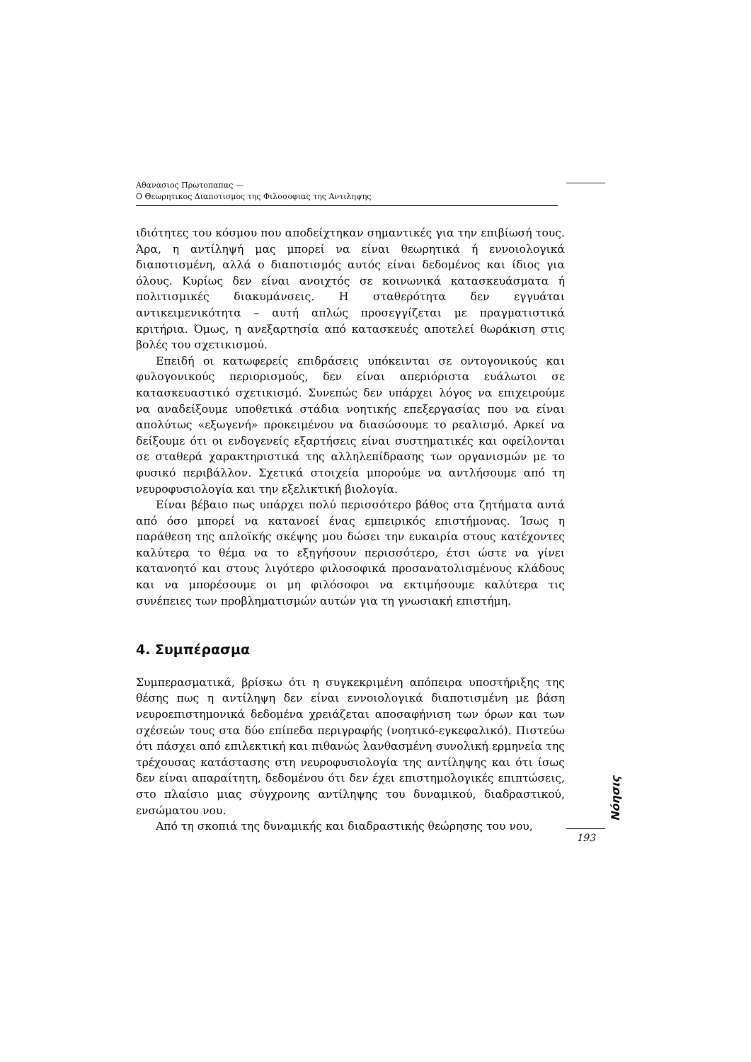Αθανασιος Πρωτοπαπας —
Ο Θεωρητικος Διαποτισμος της Φιλοσοφιας της Αντιληψης
ιδιότητες του κόσμου που αποδείχτηκαν σημαντικές για την επιβίωσή τους. Άρα, η αντίληψή μας μπορεί να είναι θεωρητικά ή εννοιολογικά διαποτισμένη, αλλά ο διαποτισμός αυτός είναι δεδομένος και ίδιος για όλους. Κυρίως δεν είναι ανοιχτός σε κοινωνικά κατασκευάσματα ή πολιτισμικές διακυμάνσεις. Η σταθερότητα δεν εγγυάται αντικειμενικότητα – αυτή απλώς προσεγγίζεται με πραγματιστικά κριτήρια. Όμως, η ανεξαρτησία από κατασκευές αποτελεί θωράκιση στις βολές του σχετικισμού.
Επειδή οι κατωφερείς επιδράσεις υπόκεινται σε οντογονικούς και φυλογονικούς περιορισμούς, δεν είναι απεριόριστα ευάλωτοι σε κατασκευαστικό σχετικισμό. Συνεπώς δεν υπάρχει λόγος να επιχειρούμε να αναδείξουμε υποθετικά στάδια νοητικής επεξεργασίας που να είναι απολύτως «εξωγενή» προκειμένου να διασώσουμε το ρεαλισμό. Αρκεί να δείξουμε ότι οι ενδογενείς εξαρτήσεις είναι συστηματικές και οφείλονται σε σταθερά χαρακτηριστικά της αλληλεπίδρασης των οργανισμών με το φυσικό περιβάλλον. Σχετικά στοιχεία μπορούμε να αντλήσουμε από τη νευροφυσιολογία και την εξελικτική βιολογία.
Είναι βέβαιο πως υπάρχει πολύ περισσότερο βάθος στα ζητήματα αυτά από όσο μπορεί να κατανοεί ένας εμπειρικός επιστήμονας. Ίσως η παράθεση της απλοϊκής σκέψης μου δώσει την ευκαιρία στους κατέχοντες καλύτερα το θέμα να το εξηγήσουν περισσότερο, έτσι ώστε να γίνει κατανοητό και στους λιγότερο φιλοσοφικά προσανατολισμένους κλάδους και να μπορέσουμε οι μη φιλόσοφοι να εκτιμήσουμε καλύτερα τις συνέπειες των προβληματισμών αυτών για τη γνωσιακή επιστήμη.
4. Συμπέρασμα
Συμπερασματικά, βρίσκω ότι η συγκεκριμένη απόπειρα υποστήριξης της θέσης πως η αντίληψη δεν είναι εννοιολογικά διαποτισμένη με βάση νευροεπιστημονικά δεδομένα χρειάζεται αποσαφήνιση των όρων και των σχέσεών τους στα δύο επίπεδα περιγραφής (νοητικό-εγκεφαλικό). Πιστεύω ότι πάσχει από επιλεκτική και πιθανώς λανθασμένη συνολική ερμηνεία της τρέχουσας κατάστασης στη νευροφυσιολογία της αντίληψης και ότι ίσως δεν είναι απαραίτητη, δεδομένου ότι δεν έχει επιστημολογικές επιπτώσεις, στο πλαίσιο μιας σύγχρονης αντίληψης του δυναμικού, διαδραστικού, ενσώματου νου.
Από τη σκοπιά της δυναμικής και διαδραστικής θεώρησης του νου,
Νόησις
193